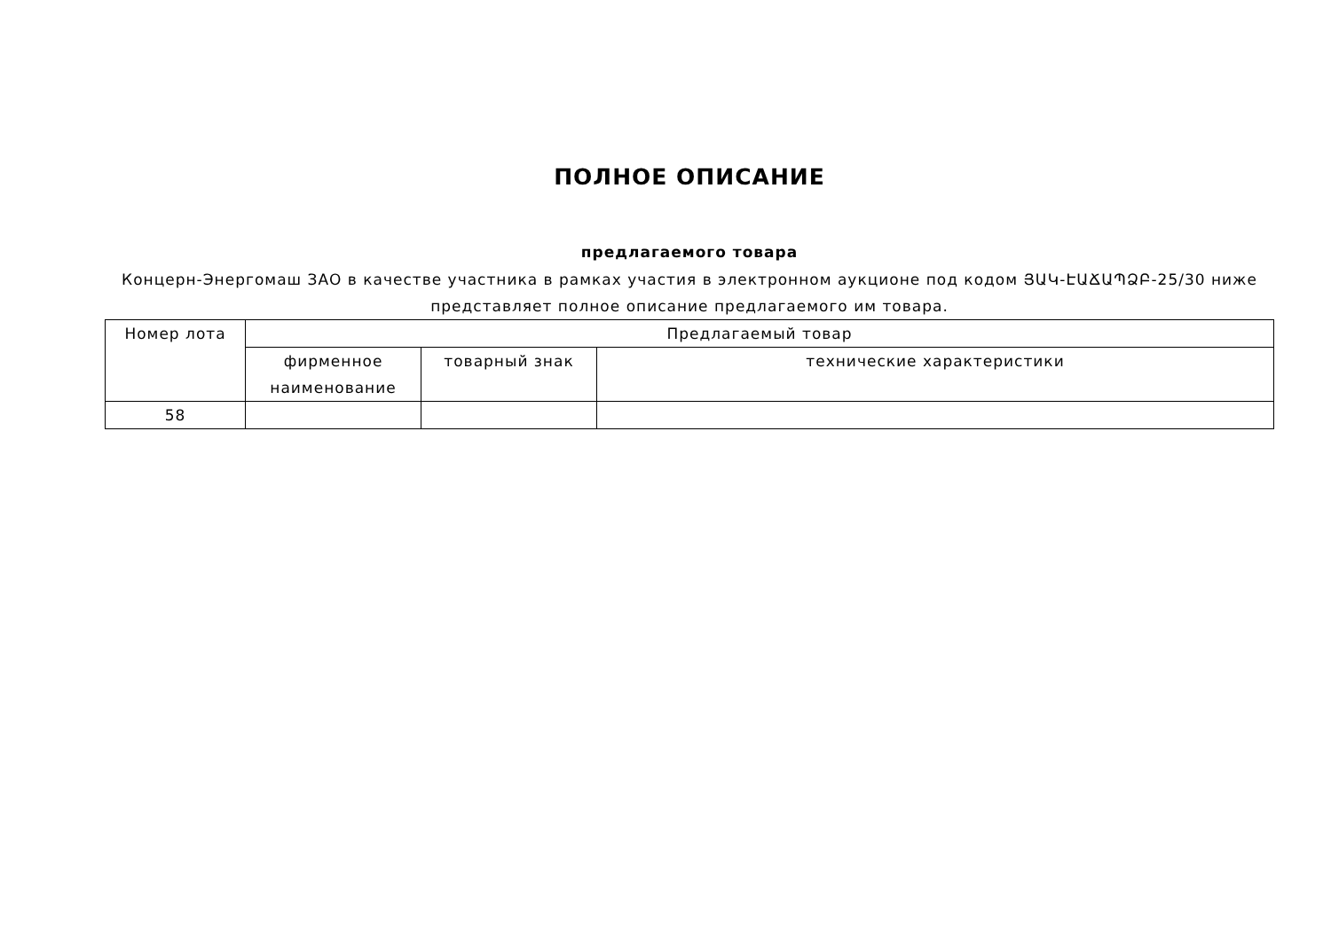ПОЛНОЕ ОПИСАНИЕ
предлагаемого товара
Концерн-Энергомаш ЗАО в качестве участника в рамках участия в электронном аукционе под кодом ՅԱԿ-ԷԱՃԱՊՁԲ-25/30 ниже представляет полное описание предлагаемого им товара.
| Номер лота | Предлагаемый товар | | |
| | фирменное наименование | товарный знак | технические характеристики |
| 58 | | | |